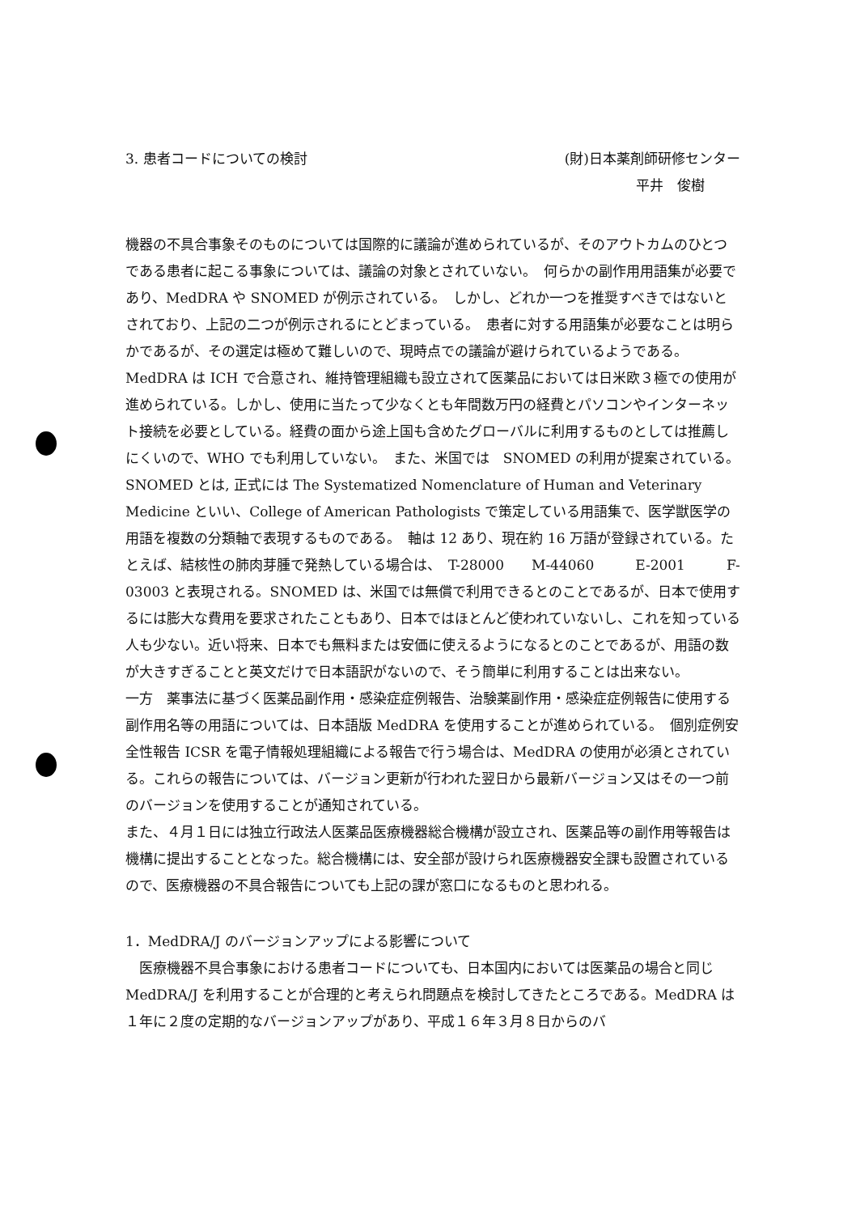3. 患者コードについての検討 (財)日本薬剤師研修センター
平井　俊樹　
機器の不具合事象そのものについては国際的に議論が進められているが、そのアウトカムのひとつである患者に起こる事象については、議論の対象とされていない。　何らかの副作用用語集が必要であり、MedDRA や SNOMED が例示されている。　しかし、どれか一つを推奨すべきではないとされており、上記の二つが例示されるにとどまっている。　患者に対する用語集が必要なことは明らかであるが、その選定は極めて難しいので、現時点での議論が避けられているようである。　MedDRA は ICH で合意され、維持管理組織も設立されて医薬品においては日米欧３極での使用が進められている。しかし、使用に当たって少なくとも年間数万円の経費とパソコンやインターネット接続を必要としている。経費の面から途上国も含めたグローバルに利用するものとしては推薦しにくいので、WHO でも利用していない。　また、米国では　SNOMED の利用が提案されている。SNOMED とは, 正式には The Systematized Nomenclature of Human and Veterinary Medicine といい、College of American Pathologists で策定している用語集で、医学獣医学の用語を複数の分類軸で表現するものである。　軸は 12 あり、現在約 16 万語が登録されている。たとえば、結核性の肺肉芽腫で発熱している場合は、　T-28000　　M-44060　　　E-2001　　　F-03003 と表現される。SNOMED は、米国では無償で利用できるとのことであるが、日本で使用するには膨大な費用を要求されたこともあり、日本ではほとんど使われていないし、これを知っている人も少ない。近い将来、日本でも無料または安価に使えるようになるとのことであるが、用語の数が大きすぎることと英文だけで日本語訳がないので、そう簡単に利用することは出来ない。
一方　薬事法に基づく医薬品副作用・感染症症例報告、治験薬副作用・感染症症例報告に使用する副作用名等の用語については、日本語版 MedDRA を使用することが進められている。　個別症例安全性報告 ICSR を電子情報処理組織による報告で行う場合は、MedDRA の使用が必須とされている。これらの報告については、バージョン更新が行われた翌日から最新バージョン又はその一つ前のバージョンを使用することが通知されている。
また、４月１日には独立行政法人医薬品医療機器総合機構が設立され、医薬品等の副作用等報告は機構に提出することとなった。総合機構には、安全部が設けられ医療機器安全課も設置されているので、医療機器の不具合報告についても上記の課が窓口になるものと思われる。
1．MedDRA/J のバージョンアップによる影響について
　医療機器不具合事象における患者コードについても、日本国内においては医薬品の場合と同じ MedDRA/J を利用することが合理的と考えられ問題点を検討してきたところである。MedDRA は１年に２度の定期的なバージョンアップがあり、平成１６年３月８日からのバ